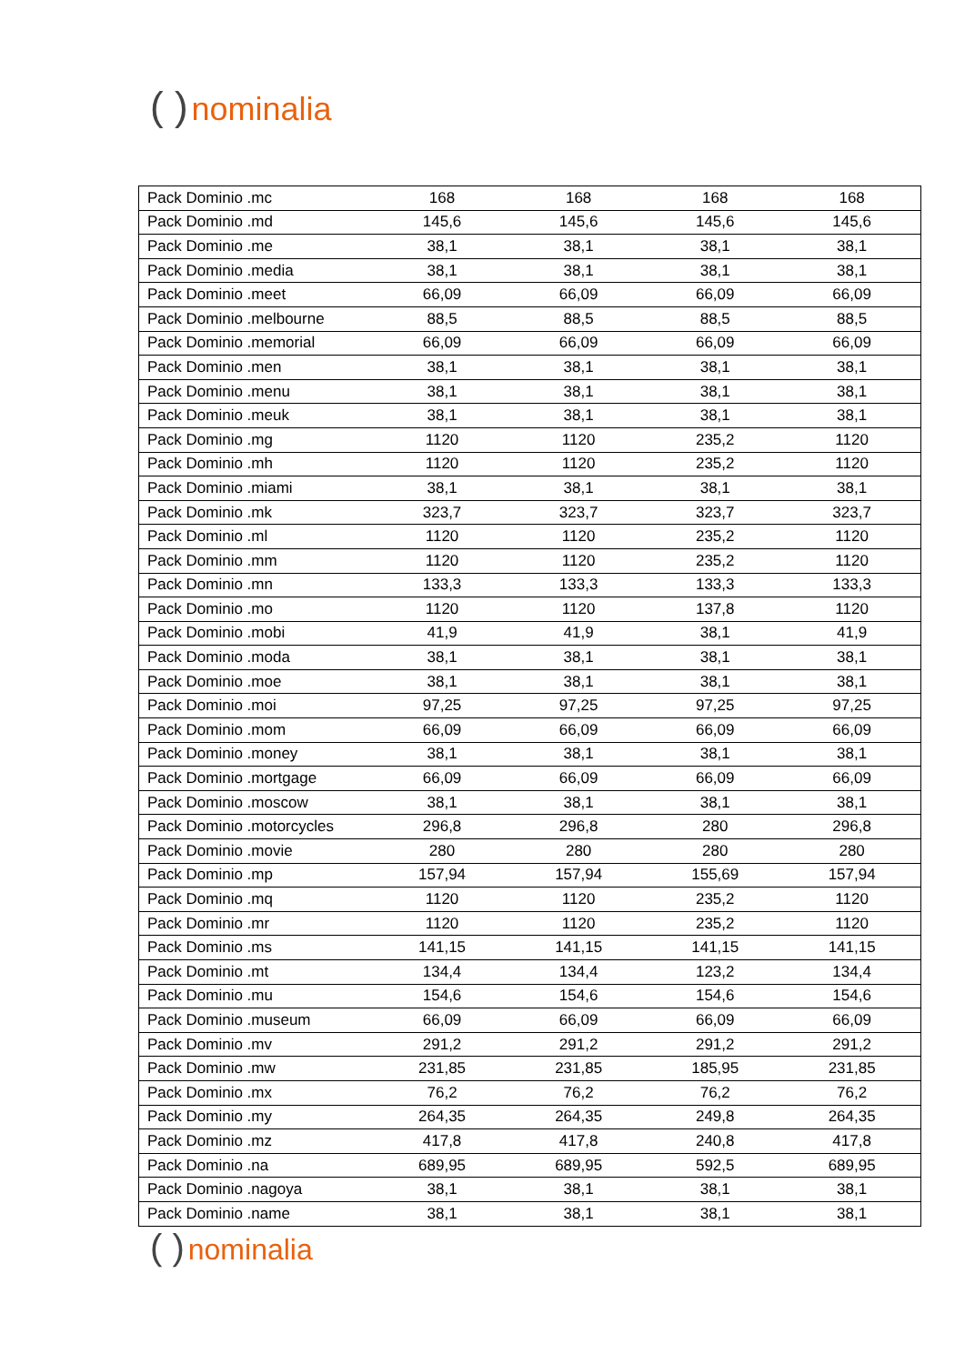( ) nominalia
| Pack Dominio .mc | 168 | 168 | 168 | 168 |
| Pack Dominio .md | 145,6 | 145,6 | 145,6 | 145,6 |
| Pack Dominio .me | 38,1 | 38,1 | 38,1 | 38,1 |
| Pack Dominio .media | 38,1 | 38,1 | 38,1 | 38,1 |
| Pack Dominio .meet | 66,09 | 66,09 | 66,09 | 66,09 |
| Pack Dominio .melbourne | 88,5 | 88,5 | 88,5 | 88,5 |
| Pack Dominio .memorial | 66,09 | 66,09 | 66,09 | 66,09 |
| Pack Dominio .men | 38,1 | 38,1 | 38,1 | 38,1 |
| Pack Dominio .menu | 38,1 | 38,1 | 38,1 | 38,1 |
| Pack Dominio .meuk | 38,1 | 38,1 | 38,1 | 38,1 |
| Pack Dominio .mg | 1120 | 1120 | 235,2 | 1120 |
| Pack Dominio .mh | 1120 | 1120 | 235,2 | 1120 |
| Pack Dominio .miami | 38,1 | 38,1 | 38,1 | 38,1 |
| Pack Dominio .mk | 323,7 | 323,7 | 323,7 | 323,7 |
| Pack Dominio .ml | 1120 | 1120 | 235,2 | 1120 |
| Pack Dominio .mm | 1120 | 1120 | 235,2 | 1120 |
| Pack Dominio .mn | 133,3 | 133,3 | 133,3 | 133,3 |
| Pack Dominio .mo | 1120 | 1120 | 137,8 | 1120 |
| Pack Dominio .mobi | 41,9 | 41,9 | 38,1 | 41,9 |
| Pack Dominio .moda | 38,1 | 38,1 | 38,1 | 38,1 |
| Pack Dominio .moe | 38,1 | 38,1 | 38,1 | 38,1 |
| Pack Dominio .moi | 97,25 | 97,25 | 97,25 | 97,25 |
| Pack Dominio .mom | 66,09 | 66,09 | 66,09 | 66,09 |
| Pack Dominio .money | 38,1 | 38,1 | 38,1 | 38,1 |
| Pack Dominio .mortgage | 66,09 | 66,09 | 66,09 | 66,09 |
| Pack Dominio .moscow | 38,1 | 38,1 | 38,1 | 38,1 |
| Pack Dominio .motorcycles | 296,8 | 296,8 | 280 | 296,8 |
| Pack Dominio .movie | 280 | 280 | 280 | 280 |
| Pack Dominio .mp | 157,94 | 157,94 | 155,69 | 157,94 |
| Pack Dominio .mq | 1120 | 1120 | 235,2 | 1120 |
| Pack Dominio .mr | 1120 | 1120 | 235,2 | 1120 |
| Pack Dominio .ms | 141,15 | 141,15 | 141,15 | 141,15 |
| Pack Dominio .mt | 134,4 | 134,4 | 123,2 | 134,4 |
| Pack Dominio .mu | 154,6 | 154,6 | 154,6 | 154,6 |
| Pack Dominio .museum | 66,09 | 66,09 | 66,09 | 66,09 |
| Pack Dominio .mv | 291,2 | 291,2 | 291,2 | 291,2 |
| Pack Dominio .mw | 231,85 | 231,85 | 185,95 | 231,85 |
| Pack Dominio .mx | 76,2 | 76,2 | 76,2 | 76,2 |
| Pack Dominio .my | 264,35 | 264,35 | 249,8 | 264,35 |
| Pack Dominio .mz | 417,8 | 417,8 | 240,8 | 417,8 |
| Pack Dominio .na | 689,95 | 689,95 | 592,5 | 689,95 |
| Pack Dominio .nagoya | 38,1 | 38,1 | 38,1 | 38,1 |
| Pack Dominio .name | 38,1 | 38,1 | 38,1 | 38,1 |
( ) nominalia